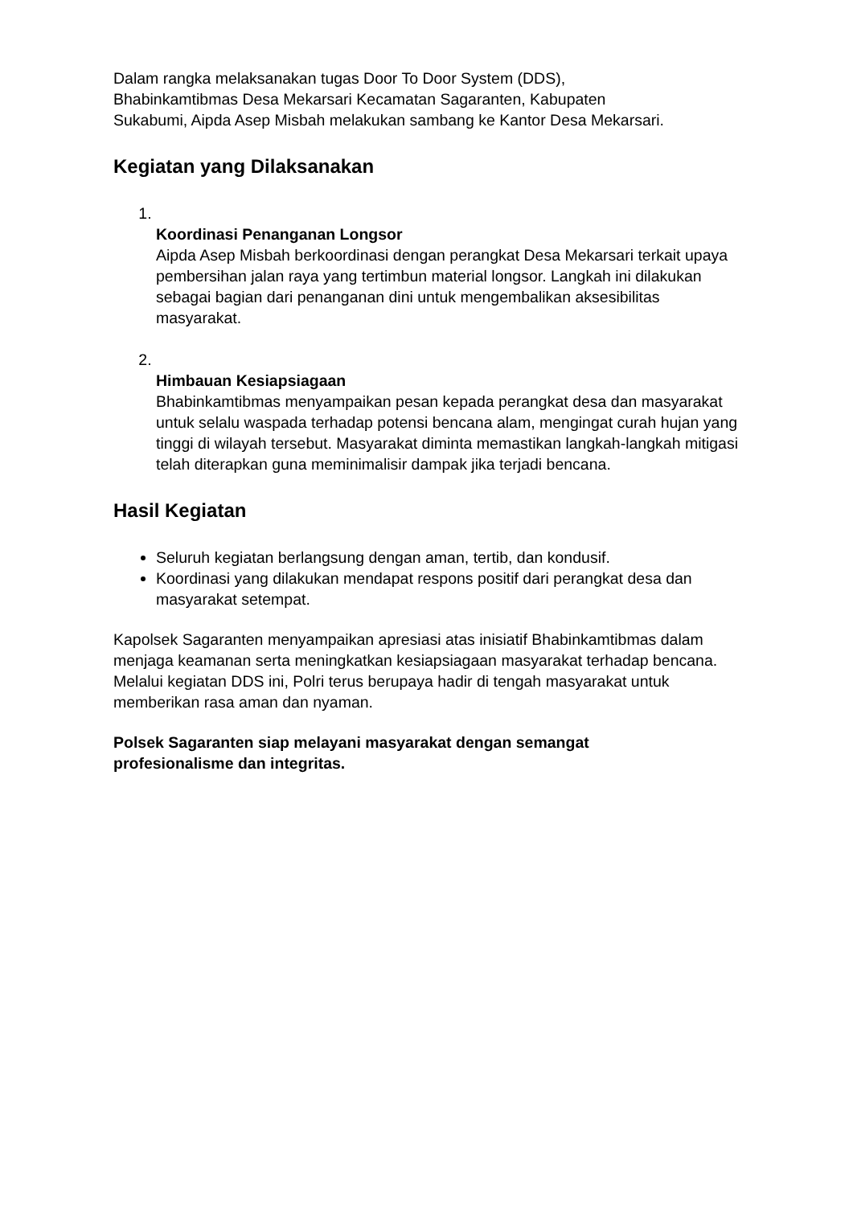Dalam rangka melaksanakan tugas Door To Door System (DDS),
Bhabinkamtibmas Desa Mekarsari Kecamatan Sagaranten, Kabupaten
Sukabumi, Aipda Asep Misbah melakukan sambang ke Kantor Desa Mekarsari.
Kegiatan yang Dilaksanakan
1.
Koordinasi Penanganan Longsor
Aipda Asep Misbah berkoordinasi dengan perangkat Desa Mekarsari terkait upaya pembersihan jalan raya yang tertimbun material longsor. Langkah ini dilakukan sebagai bagian dari penanganan dini untuk mengembalikan aksesibilitas masyarakat.
2.
Himbauan Kesiapsiagaan
Bhabinkamtibmas menyampaikan pesan kepada perangkat desa dan masyarakat untuk selalu waspada terhadap potensi bencana alam, mengingat curah hujan yang tinggi di wilayah tersebut. Masyarakat diminta memastikan langkah-langkah mitigasi telah diterapkan guna meminimalisir dampak jika terjadi bencana.
Hasil Kegiatan
Seluruh kegiatan berlangsung dengan aman, tertib, dan kondusif.
Koordinasi yang dilakukan mendapat respons positif dari perangkat desa dan masyarakat setempat.
Kapolsek Sagaranten menyampaikan apresiasi atas inisiatif Bhabinkamtibmas dalam menjaga keamanan serta meningkatkan kesiapsiagaan masyarakat terhadap bencana. Melalui kegiatan DDS ini, Polri terus berupaya hadir di tengah masyarakat untuk memberikan rasa aman dan nyaman.
Polsek Sagaranten siap melayani masyarakat dengan semangat
profesionalisme dan integritas.